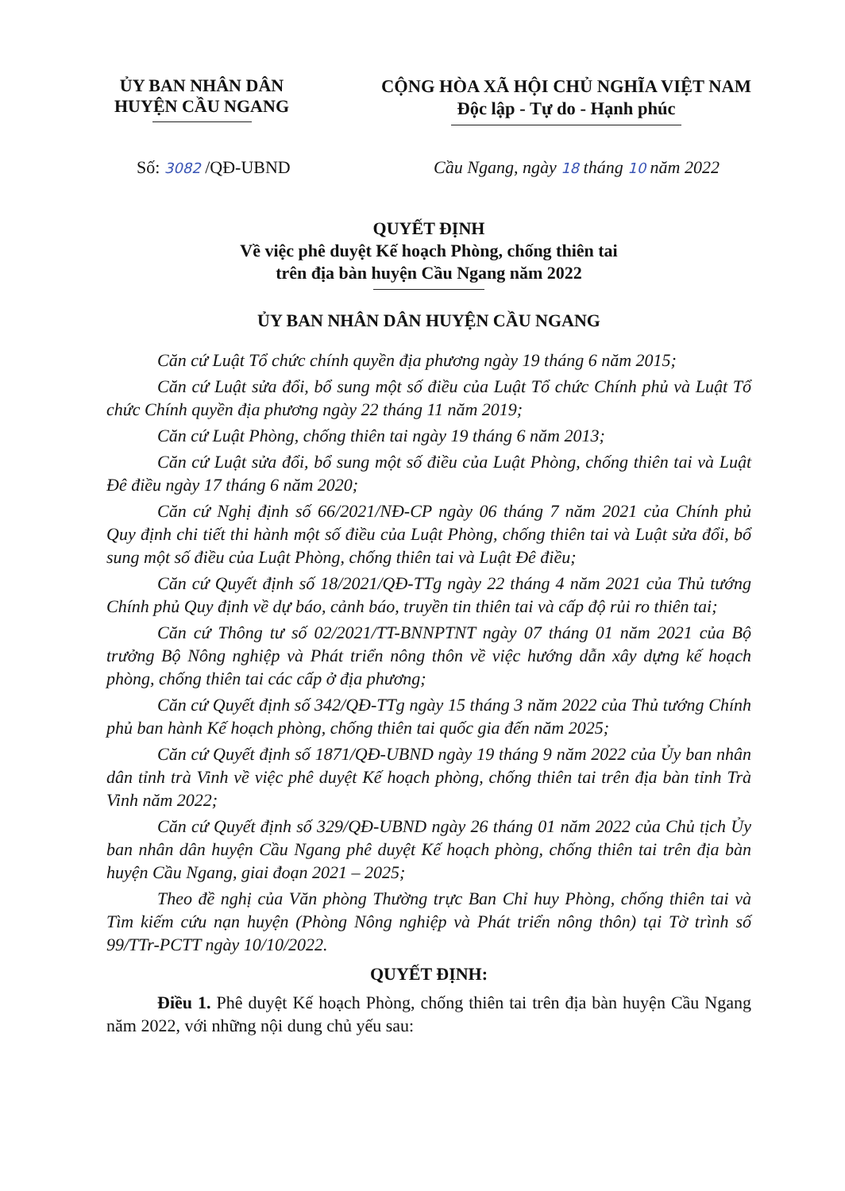ỦY BAN NHÂN DÂN
HUYỆN CẦU NGANG
CỘNG HÒA XÃ HỘI CHỦ NGHĨA VIỆT NAM
Độc lập - Tự do - Hạnh phúc
Số: 3082 /QĐ-UBND Cầu Ngang, ngày 18 tháng 10 năm 2022
QUYẾT ĐỊNH
Về việc phê duyệt Kế hoạch Phòng, chống thiên tai
trên địa bàn huyện Cầu Ngang năm 2022
ỦY BAN NHÂN DÂN HUYỆN CẦU NGANG
Căn cứ Luật Tổ chức chính quyền địa phương ngày 19 tháng 6 năm 2015;
Căn cứ Luật sửa đổi, bổ sung một số điều của Luật Tổ chức Chính phủ và Luật Tổ chức Chính quyền địa phương ngày 22 tháng 11 năm 2019;
Căn cứ Luật Phòng, chống thiên tai ngày 19 tháng 6 năm 2013;
Căn cứ Luật sửa đổi, bổ sung một số điều của Luật Phòng, chống thiên tai và Luật Đê điều ngày 17 tháng 6 năm 2020;
Căn cứ Nghị định số 66/2021/NĐ-CP ngày 06 tháng 7 năm 2021 của Chính phủ Quy định chi tiết thi hành một số điều của Luật Phòng, chống thiên tai và Luật sửa đổi, bổ sung một số điều của Luật Phòng, chống thiên tai và Luật Đê điều;
Căn cứ Quyết định số 18/2021/QĐ-TTg ngày 22 tháng 4 năm 2021 của Thủ tướng Chính phủ Quy định về dự báo, cảnh báo, truyền tin thiên tai và cấp độ rủi ro thiên tai;
Căn cứ Thông tư số 02/2021/TT-BNNPTNT ngày 07 tháng 01 năm 2021 của Bộ trưởng Bộ Nông nghiệp và Phát triển nông thôn về việc hướng dẫn xây dựng kế hoạch phòng, chống thiên tai các cấp ở địa phương;
Căn cứ Quyết định số 342/QĐ-TTg ngày 15 tháng 3 năm 2022 của Thủ tướng Chính phủ ban hành Kế hoạch phòng, chống thiên tai quốc gia đến năm 2025;
Căn cứ Quyết định số 1871/QĐ-UBND ngày 19 tháng 9 năm 2022 của Ủy ban nhân dân tỉnh trà Vinh về việc phê duyệt Kế hoạch phòng, chống thiên tai trên địa bàn tỉnh Trà Vinh năm 2022;
Căn cứ Quyết định số 329/QĐ-UBND ngày 26 tháng 01 năm 2022 của Chủ tịch Ủy ban nhân dân huyện Cầu Ngang phê duyệt Kế hoạch phòng, chống thiên tai trên địa bàn huyện Cầu Ngang, giai đoạn 2021 – 2025;
Theo đề nghị của Văn phòng Thường trực Ban Chỉ huy Phòng, chống thiên tai và Tìm kiếm cứu nạn huyện (Phòng Nông nghiệp và Phát triển nông thôn) tại Tờ trình số 99/TTr-PCTT ngày 10/10/2022.
QUYẾT ĐỊNH:
Điều 1. Phê duyệt Kế hoạch Phòng, chống thiên tai trên địa bàn huyện Cầu Ngang năm 2022, với những nội dung chủ yếu sau: